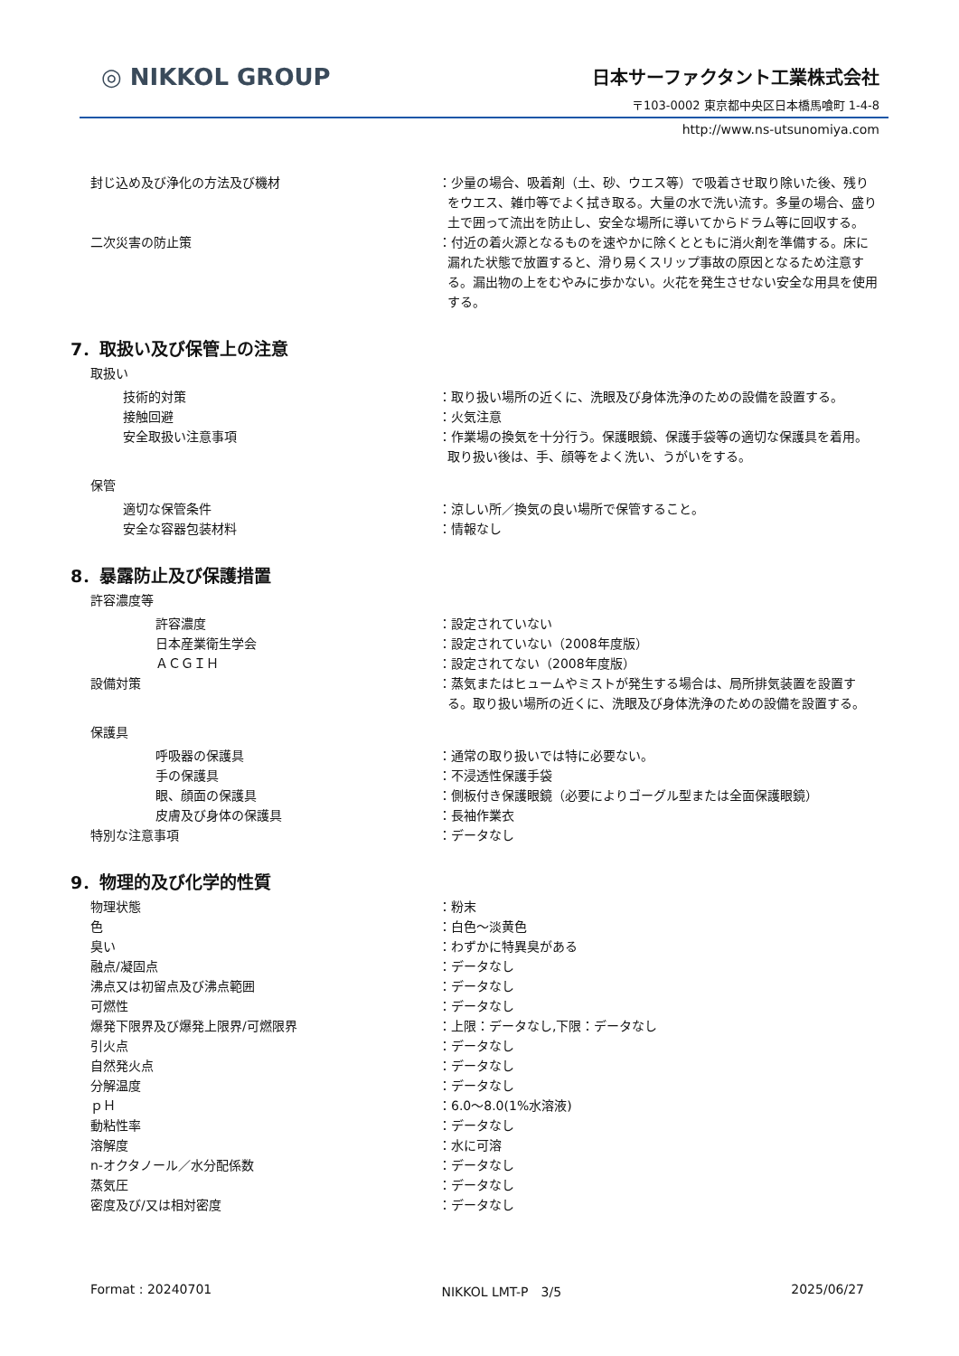◎ NIKKOL GROUP
日本サーファクタント工業株式会社
〒103-0002 東京都中央区日本橋馬喰町 1-4-8
http://www.ns-utsunomiya.com
封じ込め及び浄化の方法及び機材 ：少量の場合、吸着剤（土、砂、ウエス等）で吸着させ取り除いた後、残りをウエス、雑巾等でよく拭き取る。大量の水で洗い流す。多量の場合、盛り土で囲って流出を防止し、安全な場所に導いてからドラム等に回収する。
二次災害の防止策 ：付近の着火源となるものを速やかに除くとともに消火剤を準備する。床に漏れた状態で放置すると、滑り易くスリップ事故の原因となるため注意する。漏出物の上をむやみに歩かない。火花を発生させない安全な用具を使用する。
7．取扱い及び保管上の注意
取扱い
技術的対策 ：取り扱い場所の近くに、洗眼及び身体洗浄のための設備を設置する。
接触回避 ：火気注意
安全取扱い注意事項 ：作業場の換気を十分行う。保護眼鏡、保護手袋等の適切な保護具を着用。取り扱い後は、手、顔等をよく洗い、うがいをする。
保管
適切な保管条件 ：涼しい所／換気の良い場所で保管すること。
安全な容器包装材料 ：情報なし
8．暴露防止及び保護措置
許容濃度等
許容濃度 ：設定されていない
日本産業衛生学会 ：設定されていない（2008年度版）
ＡＣＧＩＨ ：設定されてない（2008年度版）
設備対策 ：蒸気またはヒュームやミストが発生する場合は、局所排気装置を設置する。取り扱い場所の近くに、洗眼及び身体洗浄のための設備を設置する。
保護具
呼吸器の保護具 ：通常の取り扱いでは特に必要ない。
手の保護具 ：不浸透性保護手袋
眼、顔面の保護具 ：側板付き保護眼鏡（必要によりゴーグル型または全面保護眼鏡）
皮膚及び身体の保護具 ：長袖作業衣
特別な注意事項 ：データなし
9．物理的及び化学的性質
物理状態 ：粉末
色 ：白色～淡黄色
臭い ：わずかに特異臭がある
融点/凝固点 ：データなし
沸点又は初留点及び沸点範囲 ：データなし
可燃性 ：データなし
爆発下限界及び爆発上限界/可燃限界 ：上限：データなし,下限：データなし
引火点 ：データなし
自然発火点 ：データなし
分解温度 ：データなし
ｐＨ ：6.0～8.0(1%水溶液)
動粘性率 ：データなし
溶解度 ：水に可溶
n-オクタノール／水分配係数 ：データなし
蒸気圧 ：データなし
密度及び/又は相対密度 ：データなし
Format : 20240701 NIKKOL LMT-P　3/5 2025/06/27